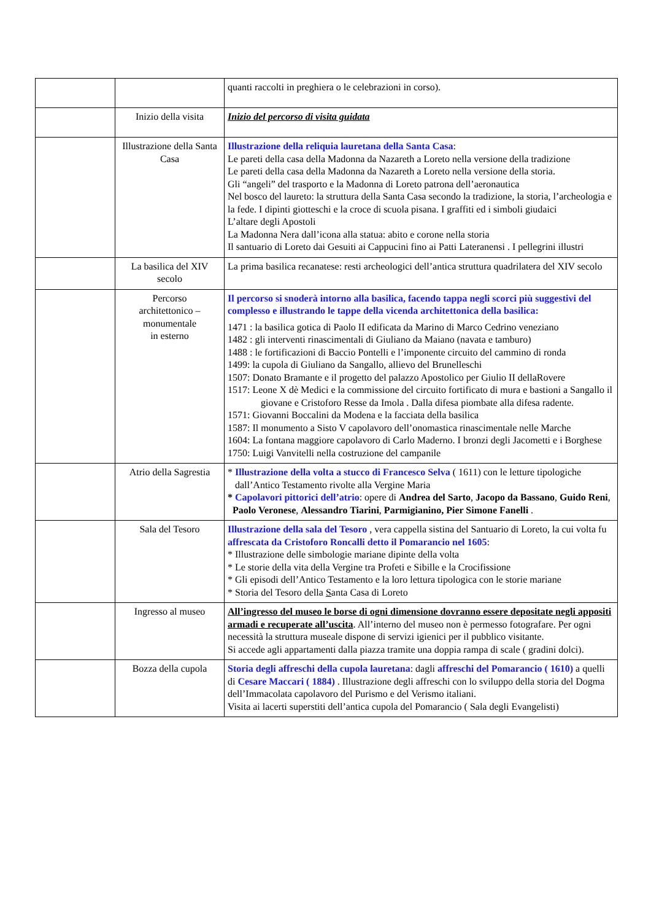| | | quanti raccolti in preghiera o le celebrazioni in corso). |
| | Inizio della visita | Inizio del percorso di visita guidata |
| | Illustrazione della Santa Casa | Illustrazione della reliquia lauretana della Santa Casa : Le pareti della casa della Madonna da Nazareth a Loreto nella versione della tradizione Le pareti della casa della Madonna da Nazareth a Loreto nella versione della storia. Gli “angeli” del trasporto e la Madonna di Loreto patrona dell’aeronautica Nel bosco del laureto: la struttura della Santa Casa secondo la tradizione, la storia, l’archeologia e la fede. I dipinti giotteschi e la croce di scuola pisana. I graffiti ed i simboli giudaici L’altare degli Apostoli La Madonna Nera dall’icona alla statua: abito e corone nella storia Il santuario di Loreto dai Gesuiti ai Cappucini fino ai Patti Lateranensi . I pellegrini illustri |
| | La basilica del XIV secolo | La prima basilica recanatese: resti archeologici dell’antica struttura quadrilatera del XIV secolo |
| | Percorso architettonico – monumentale in esterno | Il percorso si snoderà intorno alla basilica, facendo tappa negli scorci più suggestivi del complesso e illustrando le tappe della vicenda architettonica della basilica: 1471 : la basilica gotica di Paolo II edificata da Marino di Marco Cedrino veneziano 1482 : gli interventi rinascimentali di Giuliano da Maiano (navata e tamburo) 1488 : le fortificazioni di Baccio Pontelli e l’imponente circuito del cammino di ronda 1499: la cupola di Giuliano da Sangallo, allievo del Brunelleschi 1507: Donato Bramante e il progetto del palazzo Apostolico per Giulio II dellaRovere 1517: Leone X dè Medici e la commissione del circuito fortificato di mura e bastioni a Sangallo il giovane e Cristoforo Resse da Imola . Dalla difesa piombate alla difesa radente. 1571: Giovanni Boccalini da Modena e la facciata della basilica 1587: Il monumento a Sisto V capolavoro dell’onomastica rinascimentale nelle Marche 1604: La fontana maggiore capolavoro di Carlo Maderno. I bronzi degli Jacometti e i Borghese 1750: Luigi Vanvitelli nella costruzione del campanile |
| | Atrio della Sagrestia | * Illustrazione della volta a stucco di Francesco Selva ( 1611) con le letture tipologiche dall’Antico Testamento rivolte alla Vergine Maria * Capolavori pittorici dell’atrio : opere di Andrea del Sarto , Jacopo da Bassano , Guido Reni , Paolo Veronese , Alessandro Tiarini , Parmigianino, Pier Simone Fanelli . |
| | Sala del Tesoro | Illustrazione della sala del Tesoro , vera cappella sistina del Santuario di Loreto, la cui volta fu affrescata da Cristoforo Roncalli detto il Pomarancio nel 1605 : * Illustrazione delle simbologie mariane dipinte della volta * Le storie della vita della Vergine tra Profeti e Sibille e la Crocifissione * Gli episodi dell’Antico Testamento e la loro lettura tipologica con le storie mariane * Storia del Tesoro della S anta Casa di Loreto |
| | Ingresso al museo | All’ingresso del museo le borse di ogni dimensione dovranno essere depositate negli appositi armadi e recuperate all’uscita . All’interno del museo non è permesso fotografare. Per ogni necessità la struttura museale dispone di servizi igienici per il pubblico visitante. Si accede agli appartamenti dalla piazza tramite una doppia rampa di scale ( gradini dolci). |
| | Bozza della cupola | Storia degli affreschi della cupola lauretana : dagli affreschi del Pomarancio ( 1610) a quelli di Cesare Maccari ( 1884) . Illustrazione degli affreschi con lo sviluppo della storia del Dogma dell’Immacolata capolavoro del Purismo e del Verismo italiani. Visita ai lacerti superstiti dell’antica cupola del Pomarancio ( Sala degli Evangelisti) |